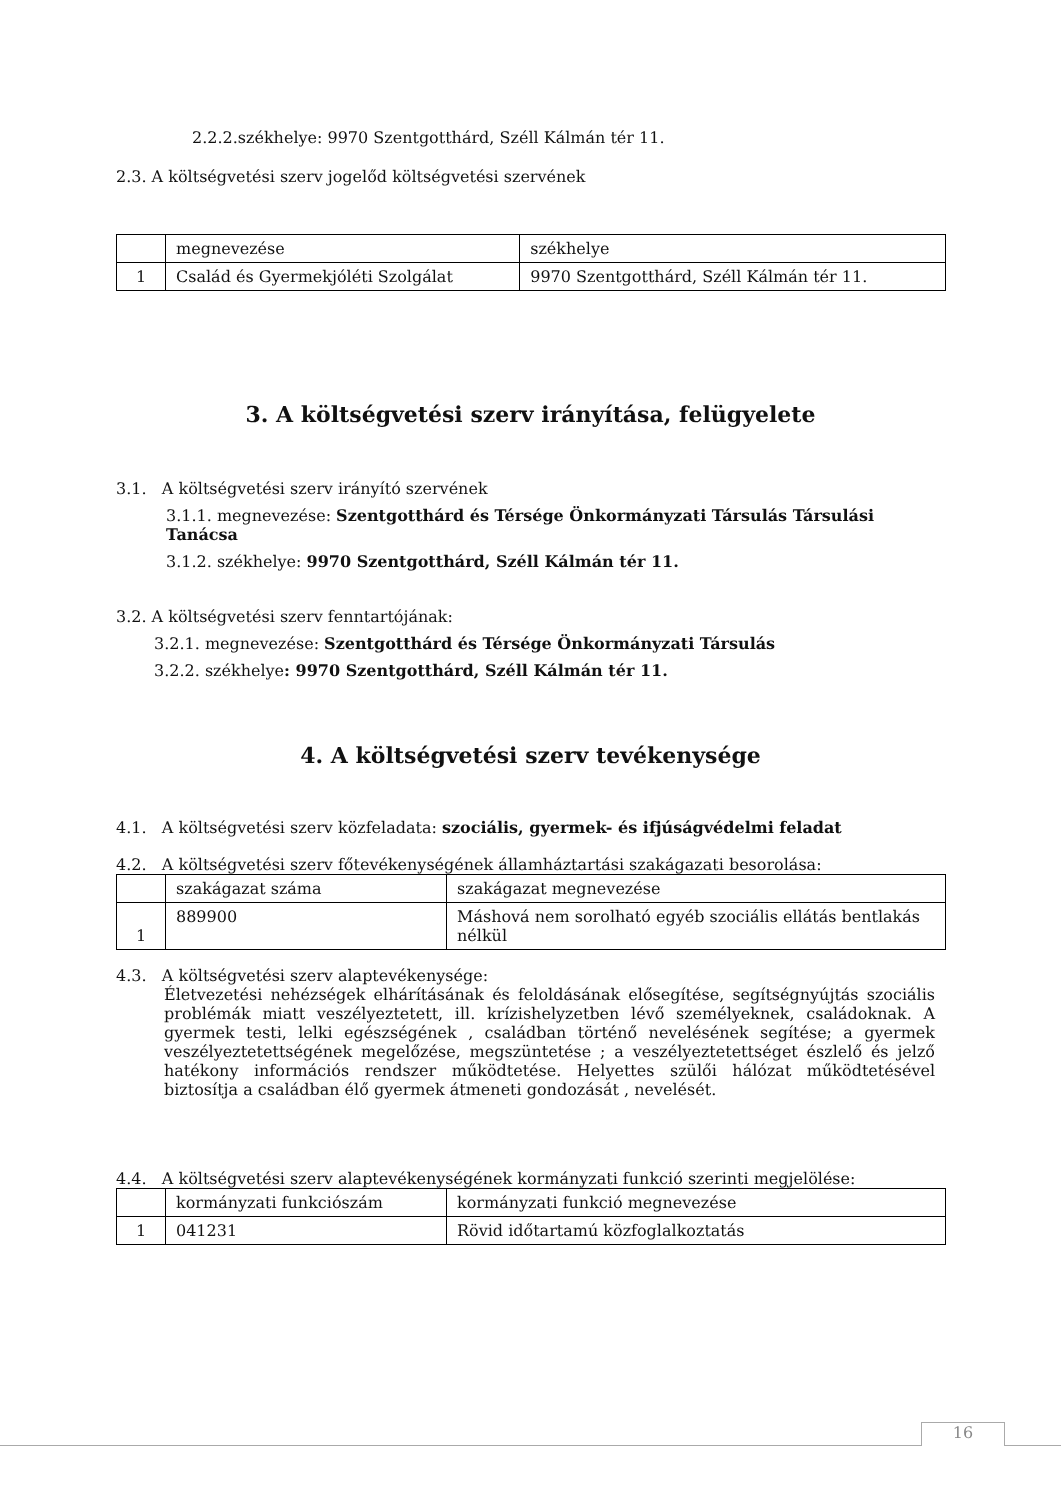2.2.2.székhelye: 9970 Szentgotthárd, Széll Kálmán tér 11.
2.3. A költségvetési szerv jogelőd költségvetési szervének
| | megnevezése | székhelye |
| 1 | Család és Gyermekjóléti Szolgálat | 9970 Szentgotthárd, Széll Kálmán tér 11. |
3. A költségvetési szerv irányítása, felügyelete
3.1. A költségvetési szerv irányító szervének
3.1.1. megnevezése: Szentgotthárd és Térsége Önkormányzati Társulás Társulási Tanácsa
3.1.2. székhelye: 9970 Szentgotthárd, Széll Kálmán tér 11.
3.2. A költségvetési szerv fenntartójának:
3.2.1. megnevezése: Szentgotthárd és Térsége Önkormányzati Társulás
3.2.2. székhelye: 9970 Szentgotthárd, Széll Kálmán tér 11.
4. A költségvetési szerv tevékenysége
4.1. A költségvetési szerv közfeladata: szociális, gyermek- és ifjúságvédelmi feladat
4.2. A költségvetési szerv főtevékenységének államháztartási szakágazati besorolása:
| | szakágazat száma | szakágazat megnevezése |
| 1 | 889900 | Máshová nem sorolható egyéb szociális ellátás bentlakás nélkül |
4.3. A költségvetési szerv alaptevékenysége:
Életvezetési nehézségek elhárításának és feloldásának elősegítése, segítségnyújtás szociális problémák miatt veszélyeztetett, ill. krízishelyzetben lévő személyeknek, családoknak. A gyermek testi, lelki egészségének , családban történő nevelésének segítése; a gyermek veszélyeztetettségének megelőzése, megszüntetése ; a veszélyeztetettséget észlelő és jelző hatékony információs rendszer működtetése. Helyettes szülői hálózat működtetésével biztosítja a családban élő gyermek átmeneti gondozását , nevelését.
4.4. A költségvetési szerv alaptevékenységének kormányzati funkció szerinti megjelölése:
| | kormányzati funkciószám | kormányzati funkció megnevezése |
| 1 | 041231 | Rövid időtartamú közfoglalkoztatás |
16